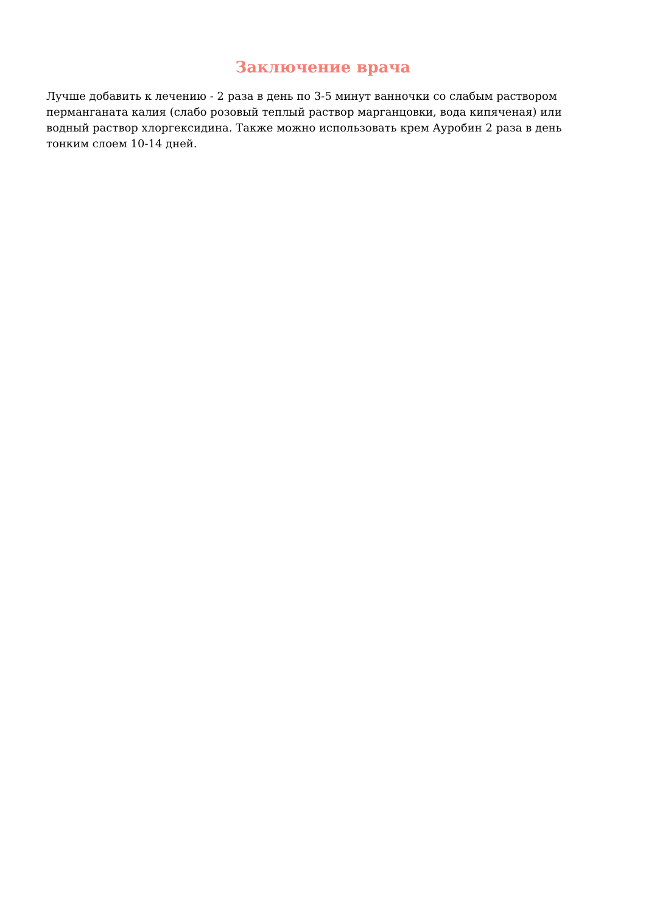Заключение врача
Лучше добавить к лечению - 2 раза в день по 3-5 минут ванночки со слабым раствором перманганата калия (слабо розовый теплый раствор марганцовки, вода кипяченая) или водный раствор хлоргексидина. Также можно использовать крем Ауробин 2 раза в день тонким слоем 10-14 дней.